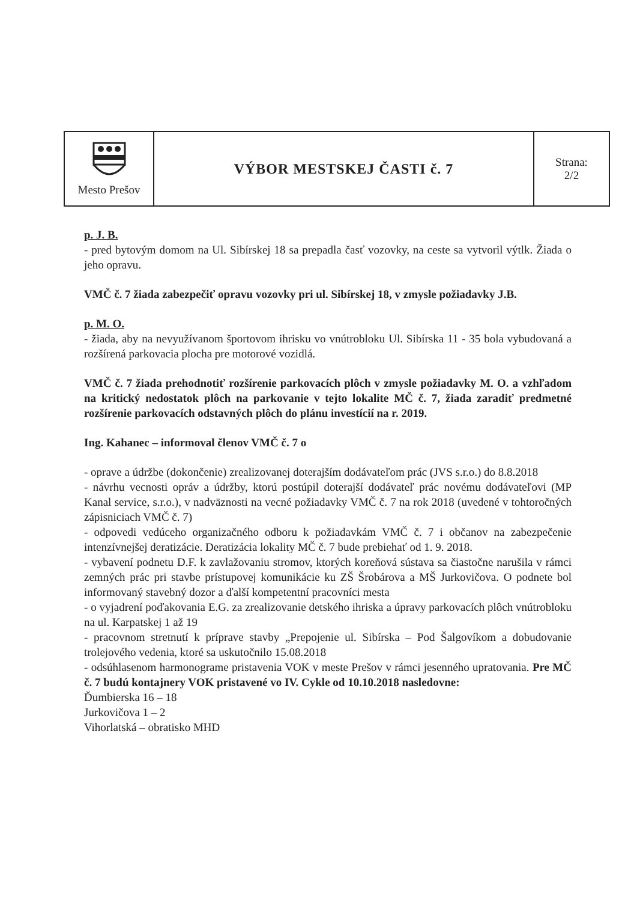| Mesto Prešov | VÝBOR MESTSKEJ ČASTI č. 7 | Strana: 2/2 |
p. J. B.
- pred bytovým domom na Ul. Sibírskej 18 sa prepadla časť vozovky, na ceste sa vytvoril výtlk. Žiada o jeho opravu.
VMČ č. 7 žiada zabezpečiť opravu vozovky pri ul. Sibírskej 18, v zmysle požiadavky J.B.
p. M. O.
- žiada, aby na nevyužívanom športovom ihrisku vo vnútrobloku Ul. Sibírska 11 - 35 bola vybudovaná a rozšírená parkovacia plocha pre motorové vozidlá.
VMČ č. 7 žiada prehodnotiť rozšírenie parkovacích plôch v zmysle požiadavky M. O. a vzhľadom na kritický nedostatok plôch na parkovanie v tejto lokalite MČ č. 7, žiada zaradiť predmetné rozšírenie parkovacích odstavných plôch do plánu investícií na r. 2019.
Ing. Kahanec – informoval členov VMČ č. 7 o
- oprave a údržbe (dokončenie) zrealizovanej doterajším dodávateľom prác (JVS s.r.o.) do 8.8.2018
- návrhu vecnosti opráv a údržby, ktorú postúpil doterajší dodávateľ prác novému dodávateľovi (MP Kanal service, s.r.o.), v nadväznosti na vecné požiadavky VMČ č. 7 na rok 2018 (uvedené v tohtoročných zápisniciach VMČ č. 7)
- odpovedi vedúceho organizačného odboru k požiadavkám VMČ č. 7 i občanov na zabezpečenie intenzívnejšej deratizácie. Deratizácia lokality MČ č. 7 bude prebiehať od 1. 9. 2018.
- vybavení podnetu D.F. k zavlažovaniu stromov, ktorých koreňová sústava sa čiastočne narušila v rámci zemných prác pri stavbe prístupovej komunikácie ku ZŠ Šrobárova a MŠ Jurkovičova. O podnete bol informovaný stavebný dozor a ďalší kompetentní pracovníci mesta
- o vyjadrení poďakovania E.G. za zrealizovanie detského ihriska a úpravy parkovacích plôch vnútrobloku na ul. Karpatskej 1 až 19
- pracovnom stretnutí k príprave stavby „Prepojenie ul. Sibírska – Pod Šalgovíkom a dobudovanie trolejového vedenia, ktoré sa uskutočnilo 15.08.2018
- odsúhlasenom harmonograme pristavenia VOK v meste Prešov v rámci jesenného upratovania. Pre MČ č. 7 budú kontajnery VOK pristavené vo IV. Cykle od 10.10.2018 nasledovne:
Ďumbierska 16 – 18
Jurkovičova 1 – 2
Vihorlatská – obratisko MHD